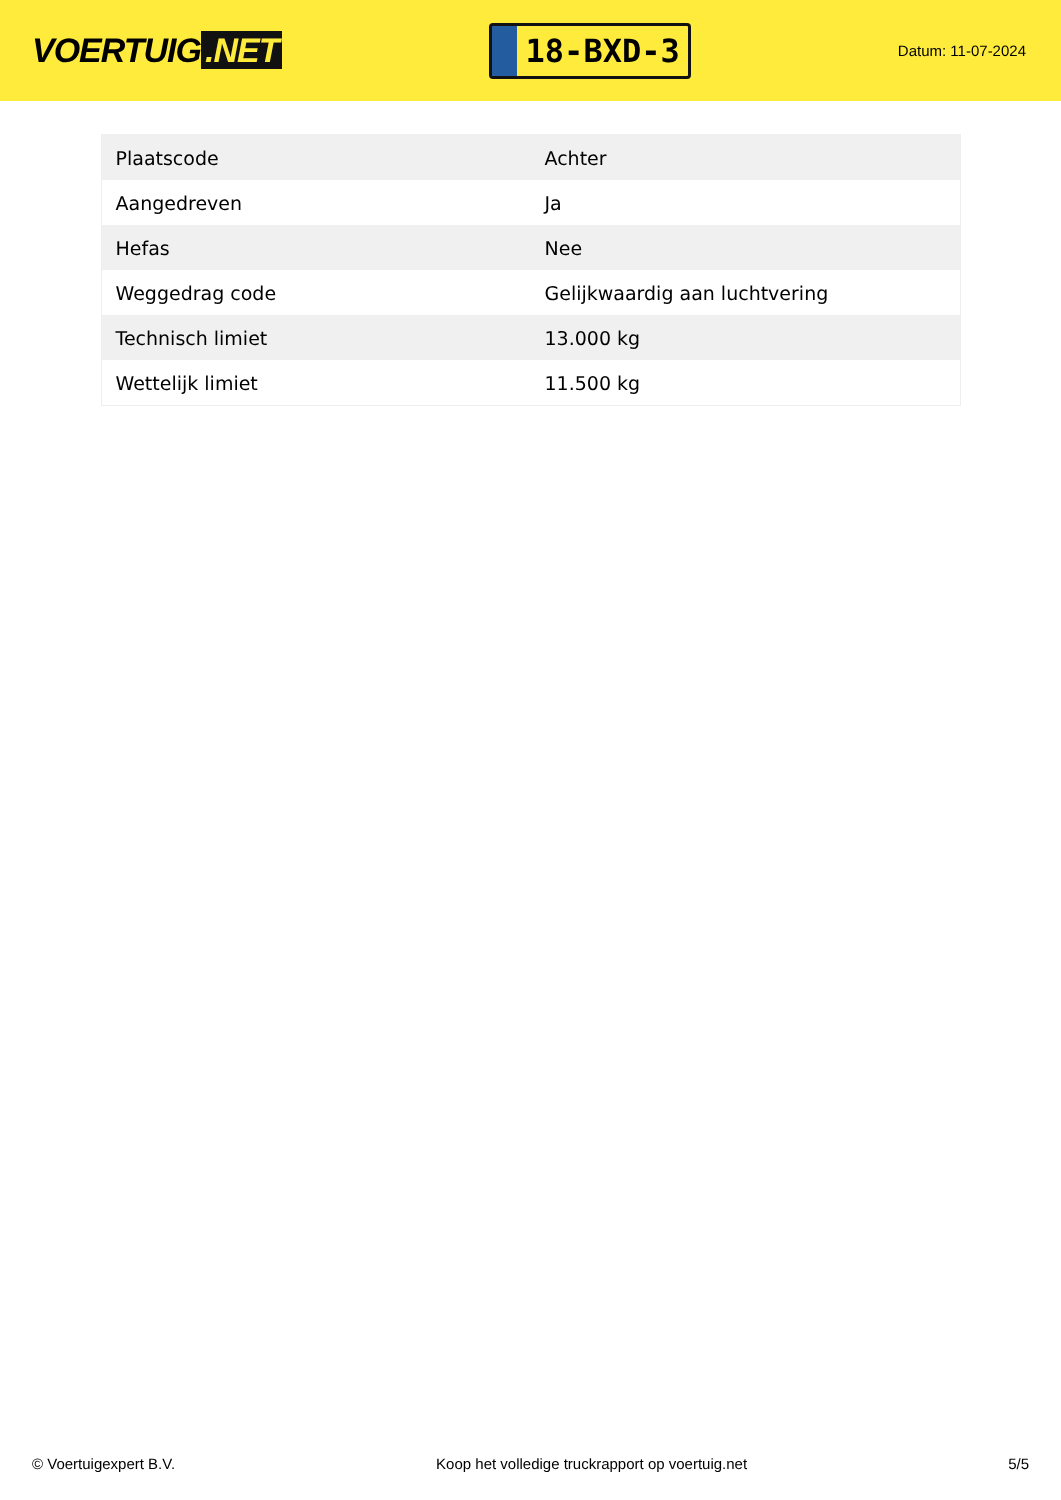VOERTUIG.NET
18-BXD-3
Datum: 11-07-2024
| Plaatscode | Achter |
| Aangedreven | Ja |
| Hefas | Nee |
| Weggedrag code | Gelijkwaardig aan luchtvering |
| Technisch limiet | 13.000 kg |
| Wettelijk limiet | 11.500 kg |
© Voertuigexpert B.V. Koop het volledige truckrapport op voertuig.net 5/5